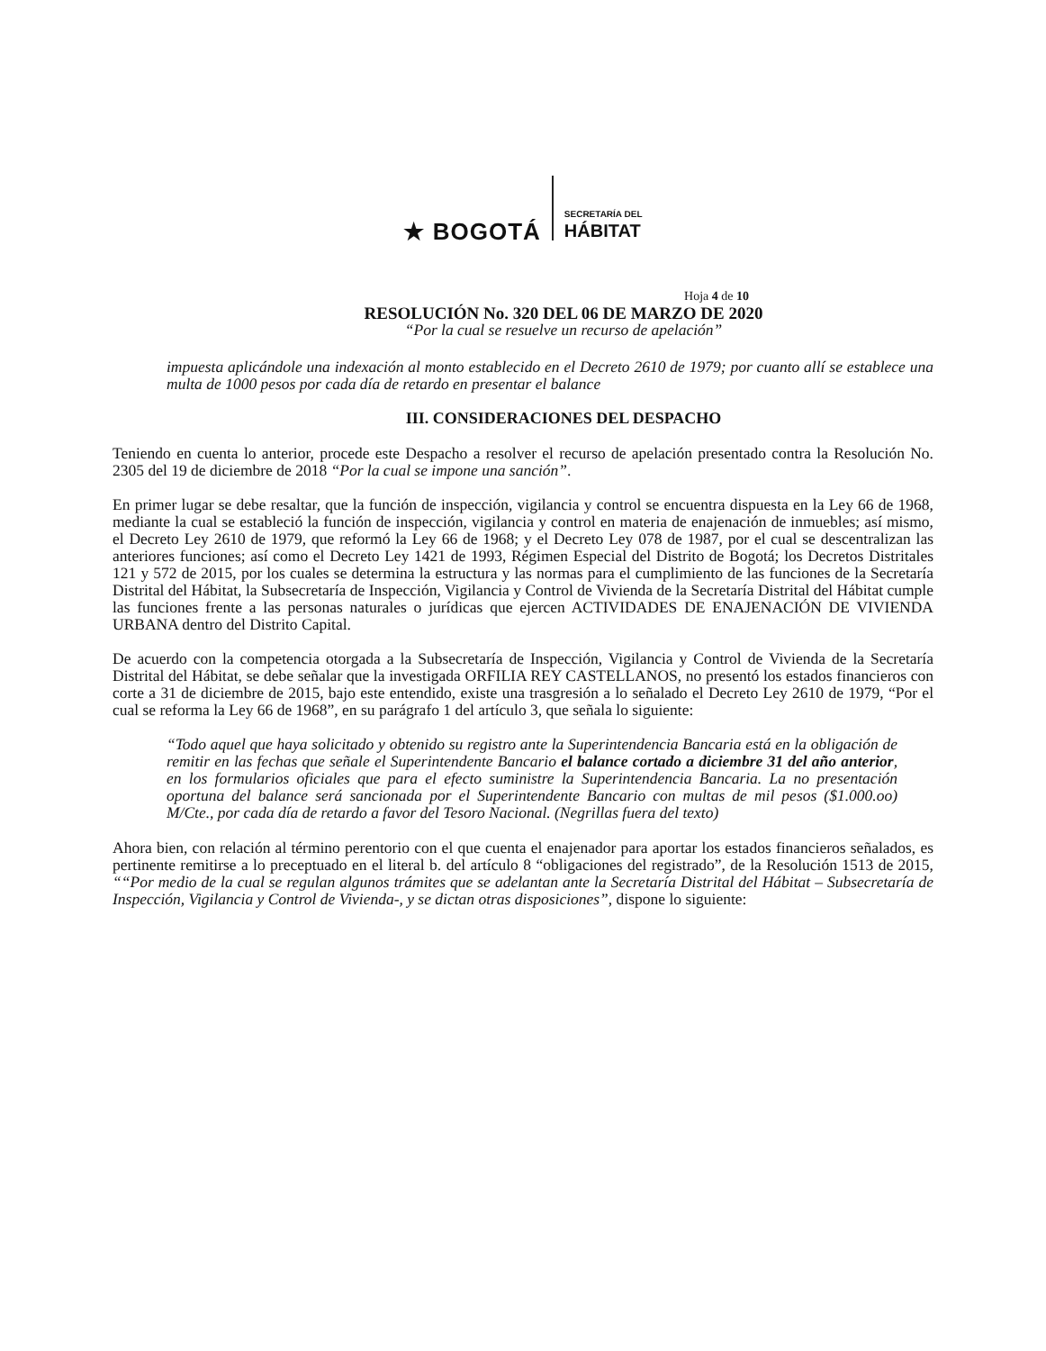★ BOGOTÁ
SECRETARÍA DEL
HÁBITAT
Hoja 4 de 10
RESOLUCIÓN No. 320 DEL 06 DE MARZO DE 2020
“Por la cual se resuelve un recurso de apelación”
impuesta aplicándole una indexación al monto establecido en el Decreto 2610 de 1979; por cuanto allí se establece una multa de 1000 pesos por cada día de retardo en presentar el balance
III. CONSIDERACIONES DEL DESPACHO
Teniendo en cuenta lo anterior, procede este Despacho a resolver el recurso de apelación presentado contra la Resolución No. 2305 del 19 de diciembre de 2018 “Por la cual se impone una sanción”.
En primer lugar se debe resaltar, que la función de inspección, vigilancia y control se encuentra dispuesta en la Ley 66 de 1968, mediante la cual se estableció la función de inspección, vigilancia y control en materia de enajenación de inmuebles; así mismo, el Decreto Ley 2610 de 1979, que reformó la Ley 66 de 1968; y el Decreto Ley 078 de 1987, por el cual se descentralizan las anteriores funciones; así como el Decreto Ley 1421 de 1993, Régimen Especial del Distrito de Bogotá; los Decretos Distritales 121 y 572 de 2015, por los cuales se determina la estructura y las normas para el cumplimiento de las funciones de la Secretaría Distrital del Hábitat, la Subsecretaría de Inspección, Vigilancia y Control de Vivienda de la Secretaría Distrital del Hábitat cumple las funciones frente a las personas naturales o jurídicas que ejercen ACTIVIDADES DE ENAJENACIÓN DE VIVIENDA URBANA dentro del Distrito Capital.
De acuerdo con la competencia otorgada a la Subsecretaría de Inspección, Vigilancia y Control de Vivienda de la Secretaría Distrital del Hábitat, se debe señalar que la investigada ORFILIA REY CASTELLANOS, no presentó los estados financieros con corte a 31 de diciembre de 2015, bajo este entendido, existe una trasgresión a lo señalado el Decreto Ley 2610 de 1979, “Por el cual se reforma la Ley 66 de 1968”, en su parágrafo 1 del artículo 3, que señala lo siguiente:
“Todo aquel que haya solicitado y obtenido su registro ante la Superintendencia Bancaria está en la obligación de remitir en las fechas que señale el Superintendente Bancario el balance cortado a diciembre 31 del año anterior, en los formularios oficiales que para el efecto suministre la Superintendencia Bancaria. La no presentación oportuna del balance será sancionada por el Superintendente Bancario con multas de mil pesos ($1.000.oo) M/Cte., por cada día de retardo a favor del Tesoro Nacional. (Negrillas fuera del texto)
Ahora bien, con relación al término perentorio con el que cuenta el enajenador para aportar los estados financieros señalados, es pertinente remitirse a lo preceptuado en el literal b. del artículo 8 “obligaciones del registrado”, de la Resolución 1513 de 2015, ““Por medio de la cual se regulan algunos trámites que se adelantan ante la Secretaría Distrital del Hábitat – Subsecretaría de Inspección, Vigilancia y Control de Vivienda-, y se dictan otras disposiciones”, dispone lo siguiente: